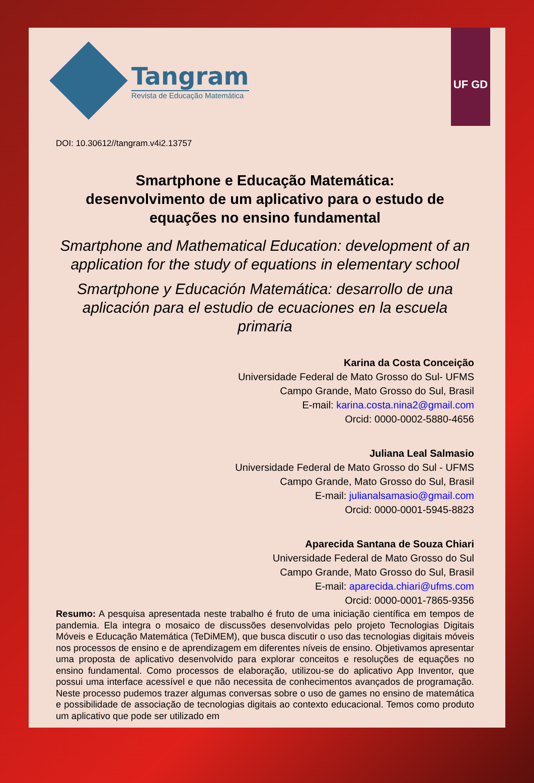UF GD
Tangram
Revista de Educação Matemática
DOI: 10.30612//tangram.v4i2.13757
Smartphone e Educação Matemática:
desenvolvimento de um aplicativo para o estudo de
equações no ensino fundamental
Smartphone and Mathematical Education: development of an application for the study of equations in elementary school
Smartphone y Educación Matemática: desarrollo de una aplicación para el estudio de ecuaciones en la escuela primaria
Karina da Costa Conceição
Universidade Federal de Mato Grosso do Sul- UFMS
Campo Grande, Mato Grosso do Sul, Brasil
E-mail: karina.costa.nina2@gmail.com
Orcid: 0000-0002-5880-4656
Juliana Leal Salmasio
Universidade Federal de Mato Grosso do Sul - UFMS
Campo Grande, Mato Grosso do Sul, Brasil
E-mail: julianalsamasio@gmail.com
Orcid: 0000-0001-5945-8823
Aparecida Santana de Souza Chiari
Universidade Federal de Mato Grosso do Sul
Campo Grande, Mato Grosso do Sul, Brasil
E-mail: aparecida.chiari@ufms.com
Orcid: 0000-0001-7865-9356
Resumo: A pesquisa apresentada neste trabalho é fruto de uma iniciação científica em tempos de pandemia. Ela integra o mosaico de discussões desenvolvidas pelo projeto Tecnologias Digitais Móveis e Educação Matemática (TeDiMEM), que busca discutir o uso das tecnologias digitais móveis nos processos de ensino e de aprendizagem em diferentes níveis de ensino. Objetivamos apresentar uma proposta de aplicativo desenvolvido para explorar conceitos e resoluções de equações no ensino fundamental. Como processos de elaboração, utilizou-se do aplicativo App Inventor, que possui uma interface acessível e que não necessita de conhecimentos avançados de programação. Neste processo pudemos trazer algumas conversas sobre o uso de games no ensino de matemática e possibilidade de associação de tecnologias digitais ao contexto educacional. Temos como produto um aplicativo que pode ser utilizado em